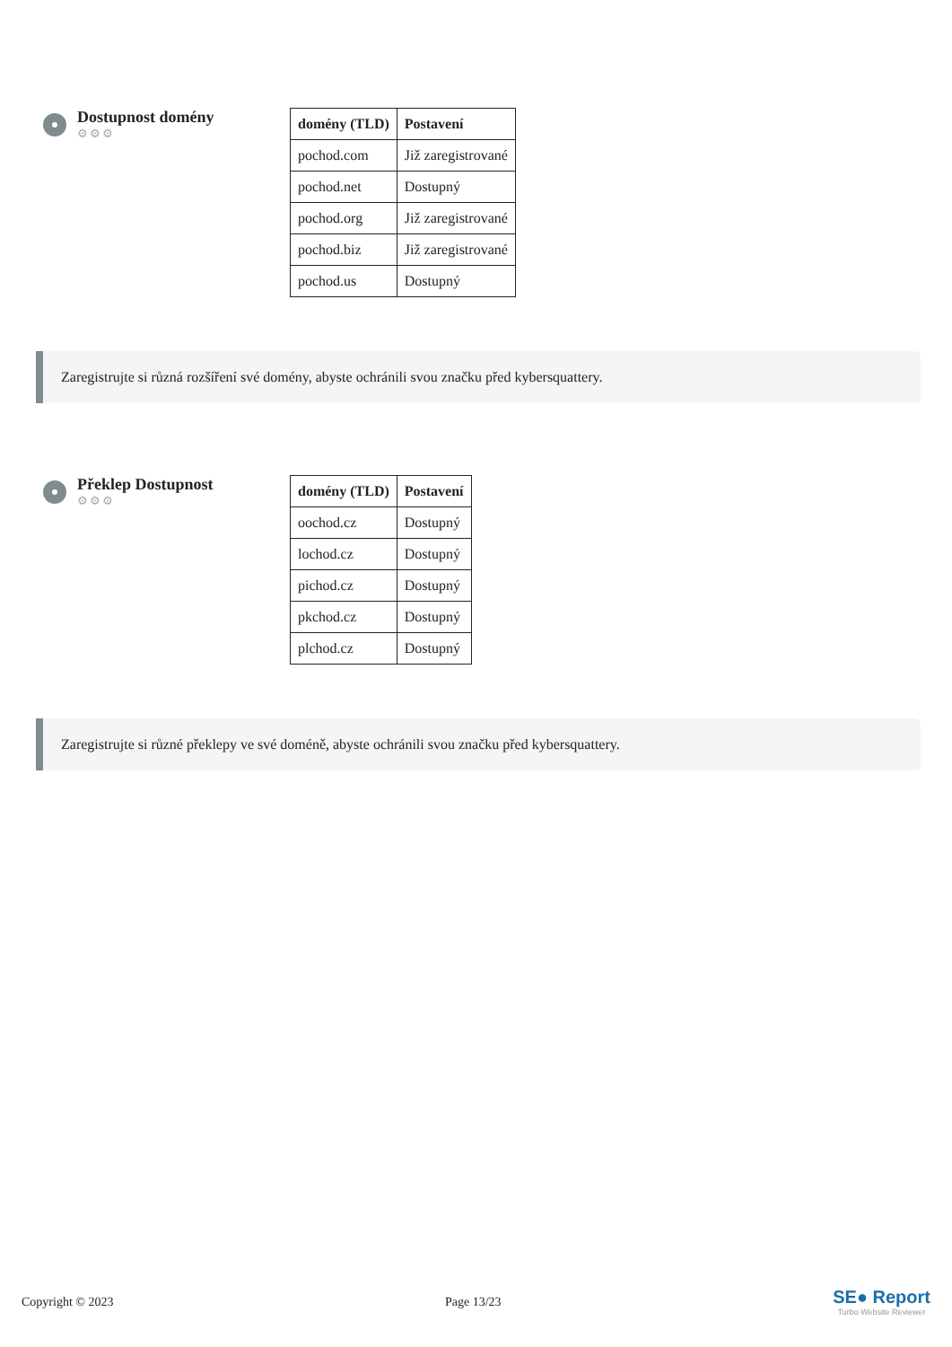Dostupnost domény
⚙⚙⚙
| domény (TLD) | Postavení |
| --- | --- |
| pochod.com | Již zaregistrované |
| pochod.net | Dostupný |
| pochod.org | Již zaregistrované |
| pochod.biz | Již zaregistrované |
| pochod.us | Dostupný |
Zaregistrujte si různá rozšíření své domény, abyste ochránili svou značku před kybersquattery.
Překlep Dostupnost
⚙⚙⚙
| domény (TLD) | Postavení |
| --- | --- |
| oochod.cz | Dostupný |
| lochod.cz | Dostupný |
| pichod.cz | Dostupný |
| pkchod.cz | Dostupný |
| plchod.cz | Dostupný |
Zaregistrujte si různé překlepy ve své doméně, abyste ochránili svou značku před kybersquattery.
Copyright © 2023 Page 13/23
SE● Report
Turbo Website Reviewer